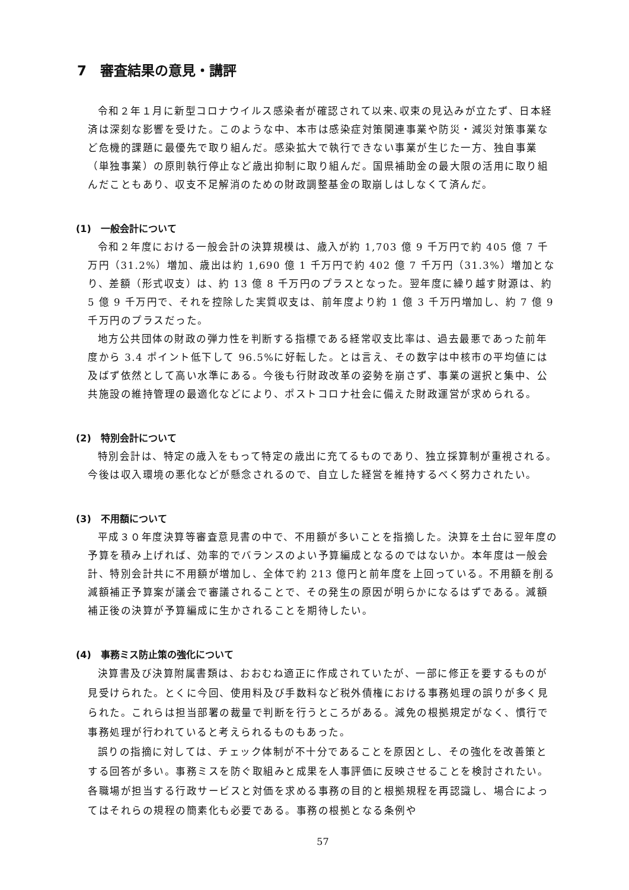7　審査結果の意見・講評
令和２年１月に新型コロナウイルス感染者が確認されて以来､収束の見込みが立たず、日本経済は深刻な影響を受けた。このような中、本市は感染症対策関連事業や防災・減災対策事業など危機的課題に最優先で取り組んだ。感染拡大で執行できない事業が生じた一方、独自事業（単独事業）の原則執行停止など歳出抑制に取り組んだ。国県補助金の最大限の活用に取り組んだこともあり、収支不足解消のための財政調整基金の取崩しはしなくて済んだ。
(1)　一般会計について
令和２年度における一般会計の決算規模は、歳入が約 1,703 億 9 千万円で約 405 億 7 千万円（31.2%）増加、歳出は約 1,690 億 1 千万円で約 402 億 7 千万円（31.3%）増加となり、差額（形式収支）は、約 13 億 8 千万円のプラスとなった。翌年度に繰り越す財源は、約 5 億 9 千万円で、それを控除した実質収支は、前年度より約 1 億 3 千万円増加し、約 7 億 9 千万円のプラスだった。
地方公共団体の財政の弾力性を判断する指標である経常収支比率は、過去最悪であった前年度から 3.4 ポイント低下して 96.5%に好転した。とは言え、その数字は中核市の平均値には及ばず依然として高い水準にある。今後も行財政改革の姿勢を崩さず、事業の選択と集中、公共施設の維持管理の最適化などにより、ポストコロナ社会に備えた財政運営が求められる。
(2)　特別会計について
特別会計は、特定の歳入をもって特定の歳出に充てるものであり、独立採算制が重視される。今後は収入環境の悪化などが懸念されるので、自立した経営を維持するべく努力されたい。
(3)　不用額について
平成３０年度決算等審査意見書の中で、不用額が多いことを指摘した。決算を土台に翌年度の予算を積み上げれば、効率的でバランスのよい予算編成となるのではないか。本年度は一般会計、特別会計共に不用額が増加し、全体で約 213 億円と前年度を上回っている。不用額を削る減額補正予算案が議会で審議されることで、その発生の原因が明らかになるはずである。減額補正後の決算が予算編成に生かされることを期待したい。
(4)　事務ミス防止策の強化について
決算書及び決算附属書類は、おおむね適正に作成されていたが、一部に修正を要するものが見受けられた。とくに今回、使用料及び手数料など税外債権における事務処理の誤りが多く見られた。これらは担当部署の裁量で判断を行うところがある。減免の根拠規定がなく、慣行で事務処理が行われていると考えられるものもあった。
誤りの指摘に対しては、チェック体制が不十分であることを原因とし、その強化を改善策とする回答が多い。事務ミスを防ぐ取組みと成果を人事評価に反映させることを検討されたい。各職場が担当する行政サービスと対価を求める事務の目的と根拠規程を再認識し、場合によってはそれらの規程の簡素化も必要である。事務の根拠となる条例や
57